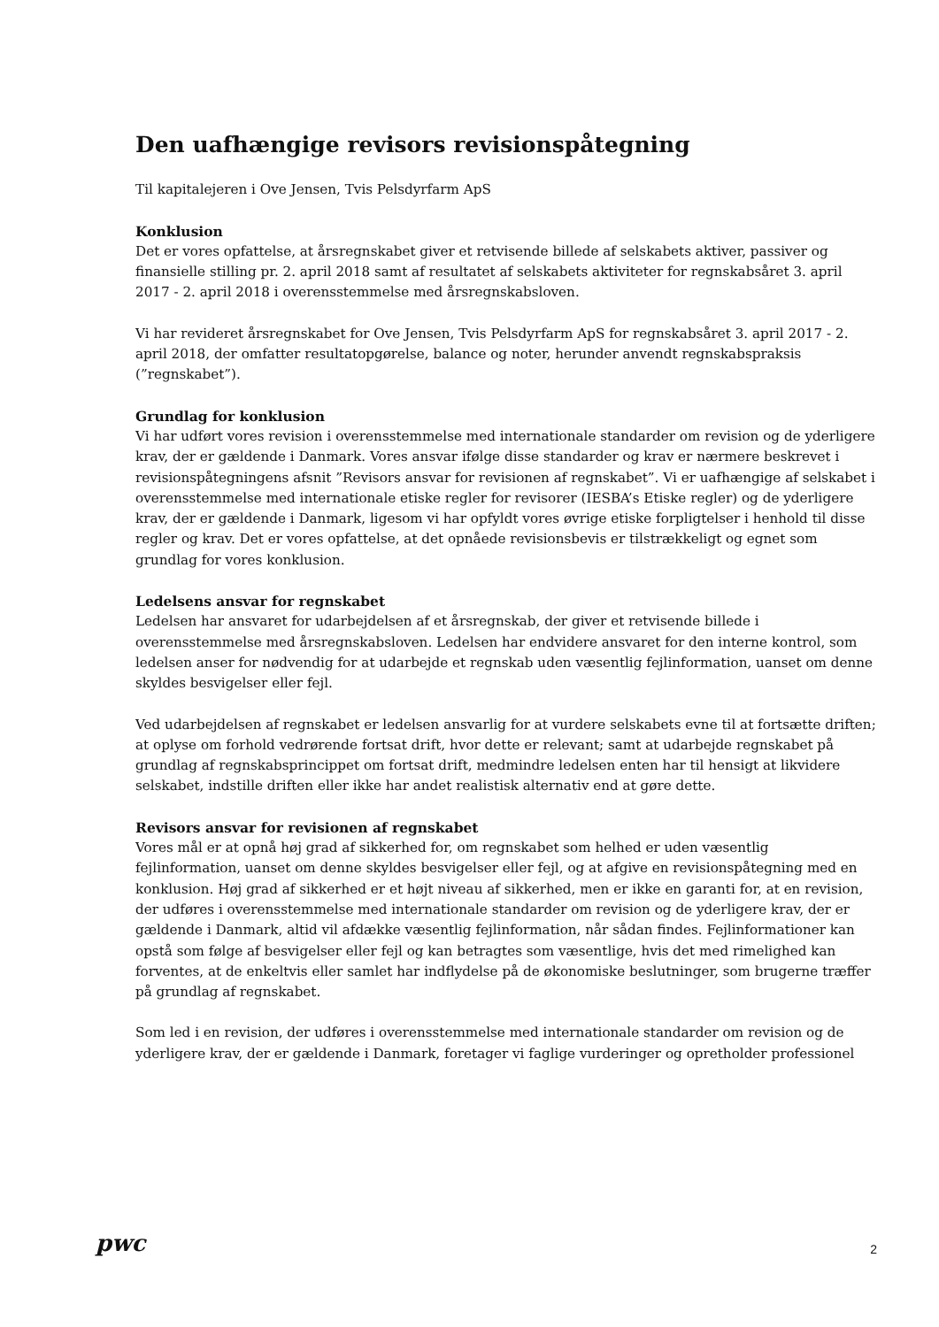Den uafhængige revisors revisionspåtegning
Til kapitalejeren i Ove Jensen, Tvis Pelsdyrfarm ApS
Konklusion
Det er vores opfattelse, at årsregnskabet giver et retvisende billede af selskabets aktiver, passiver og finansielle stilling pr. 2. april 2018 samt af resultatet af selskabets aktiviteter for regnskabsåret 3. april 2017 - 2. april 2018 i overensstemmelse med årsregnskabsloven.
Vi har revideret årsregnskabet for Ove Jensen, Tvis Pelsdyrfarm ApS for regnskabsåret 3. april 2017 - 2. april 2018, der omfatter resultatopgørelse, balance og noter, herunder anvendt regnskabspraksis (”regnskabet”).
Grundlag for konklusion
Vi har udført vores revision i overensstemmelse med internationale standarder om revision og de yderligere krav, der er gældende i Danmark. Vores ansvar ifølge disse standarder og krav er nærmere beskrevet i revisionspåtegningens afsnit ”Revisors ansvar for revisionen af regnskabet”. Vi er uafhængige af selskabet i overensstemmelse med internationale etiske regler for revisorer (IESBA’s Etiske regler) og de yderligere krav, der er gældende i Danmark, ligesom vi har opfyldt vores øvrige etiske forpligtelser i henhold til disse regler og krav. Det er vores opfattelse, at det opnåede revisionsbevis er tilstrækkeligt og egnet som grundlag for vores konklusion.
Ledelsens ansvar for regnskabet
Ledelsen har ansvaret for udarbejdelsen af et årsregnskab, der giver et retvisende billede i overensstemmelse med årsregnskabsloven. Ledelsen har endvidere ansvaret for den interne kontrol, som ledelsen anser for nødvendig for at udarbejde et regnskab uden væsentlig fejlinformation, uanset om denne skyldes besvigelser eller fejl.
Ved udarbejdelsen af regnskabet er ledelsen ansvarlig for at vurdere selskabets evne til at fortsætte driften; at oplyse om forhold vedrørende fortsat drift, hvor dette er relevant; samt at udarbejde regnskabet på grundlag af regnskabsprincippet om fortsat drift, medmindre ledelsen enten har til hensigt at likvidere selskabet, indstille driften eller ikke har andet realistisk alternativ end at gøre dette.
Revisors ansvar for revisionen af regnskabet
Vores mål er at opnå høj grad af sikkerhed for, om regnskabet som helhed er uden væsentlig fejlinformation, uanset om denne skyldes besvigelser eller fejl, og at afgive en revisionspåtegning med en konklusion. Høj grad af sikkerhed er et højt niveau af sikkerhed, men er ikke en garanti for, at en revision, der udføres i overensstemmelse med internationale standarder om revision og de yderligere krav, der er gældende i Danmark, altid vil afdække væsentlig fejlinformation, når sådan findes. Fejlinformationer kan opstå som følge af besvigelser eller fejl og kan betragtes som væsentlige, hvis det med rimelighed kan forventes, at de enkeltvis eller samlet har indflydelse på de økonomiske beslutninger, som brugerne træffer på grundlag af regnskabet.
Som led i en revision, der udføres i overensstemmelse med internationale standarder om revision og de yderligere krav, der er gældende i Danmark, foretager vi faglige vurderinger og opretholder professionel
pwc
2